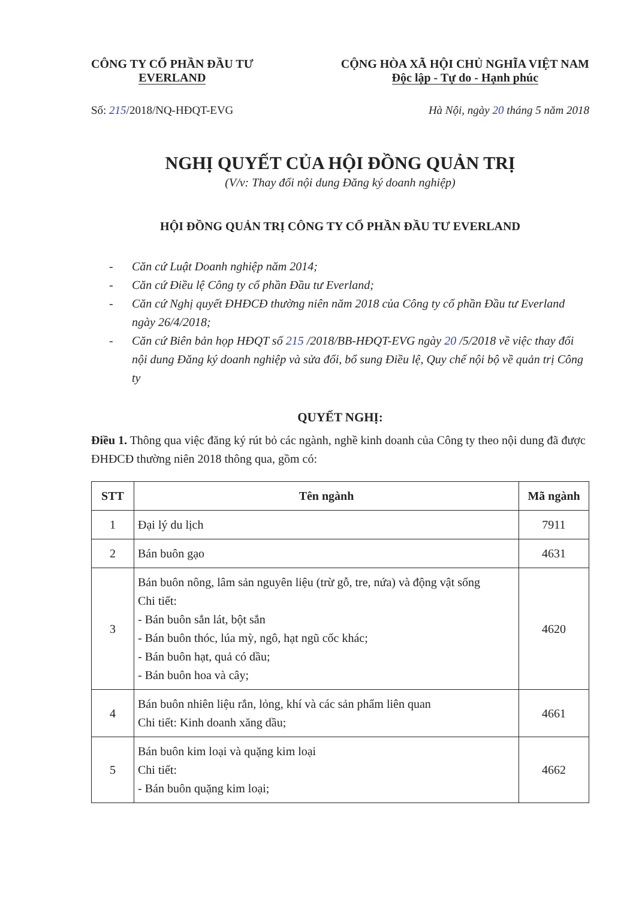CÔNG TY CỔ PHẦN ĐẦU TƯ
EVERLAND
CỘNG HÒA XÃ HỘI CHỦ NGHĨA VIỆT NAM
Độc lập - Tự do - Hạnh phúc
Số: 215/2018/NQ-HĐQT-EVG Hà Nội, ngày 20 tháng 5 năm 2018
NGHỊ QUYẾT CỦA HỘI ĐỒNG QUẢN TRỊ
(V/v: Thay đổi nội dung Đăng ký doanh nghiệp)
HỘI ĐỒNG QUẢN TRỊ CÔNG TY CỔ PHẦN ĐẦU TƯ EVERLAND
- Căn cứ Luật Doanh nghiệp năm 2014;
- Căn cứ Điều lệ Công ty cổ phần Đầu tư Everland;
- Căn cứ Nghị quyết ĐHĐCĐ thường niên năm 2018 của Công ty cổ phần Đầu tư Everland ngày 26/4/2018;
- Căn cứ Biên bản họp HĐQT số 215 /2018/BB-HĐQT-EVG ngày 20 /5/2018 về việc thay đổi nội dung Đăng ký doanh nghiệp và sửa đổi, bổ sung Điều lệ, Quy chế nội bộ về quản trị Công ty
QUYẾT NGHỊ:
Điều 1. Thông qua việc đăng ký rút bỏ các ngành, nghề kinh doanh của Công ty theo nội dung đã được ĐHĐCĐ thường niên 2018 thông qua, gồm có:
| STT | Tên ngành | Mã ngành |
| --- | --- | --- |
| 1 | Đại lý du lịch | 7911 |
| 2 | Bán buôn gạo | 4631 |
| 3 | Bán buôn nông, lâm sản nguyên liệu (trừ gỗ, tre, nứa) và động vật sống Chi tiết: - Bán buôn sắn lát, bột sắn - Bán buôn thóc, lúa mỳ, ngô, hạt ngũ cốc khác; - Bán buôn hạt, quả có dầu; - Bán buôn hoa và cây; | 4620 |
| 4 | Bán buôn nhiên liệu rắn, lỏng, khí và các sản phẩm liên quan Chi tiết: Kinh doanh xăng dầu; | 4661 |
| 5 | Bán buôn kim loại và quặng kim loại Chi tiết: - Bán buôn quặng kim loại; | 4662 |